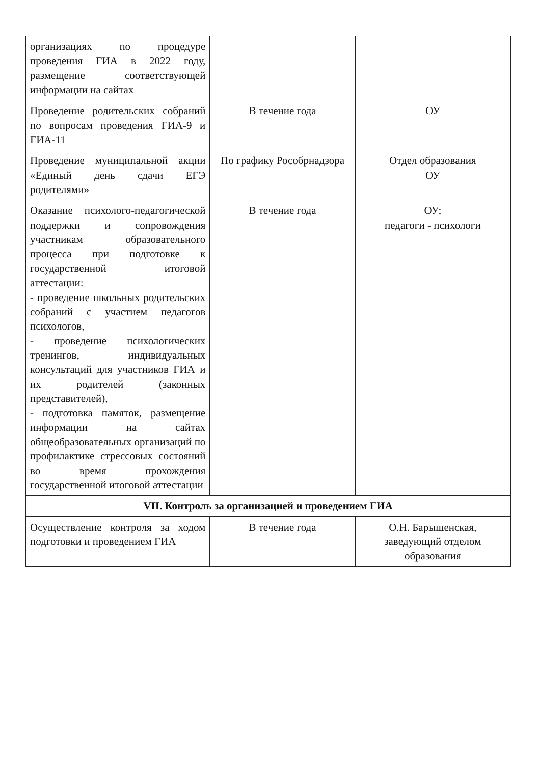| организациях по процедуре проведения ГИА в 2022 году, размещение соответствующей информации на сайтах | | |
| Проведение родительских собраний по вопросам проведения ГИА-9 и ГИА-11 | В течение года | ОУ |
| Проведение муниципальной акции «Единый день сдачи ЕГЭ родителями» | По графику Рособрнадзора | Отдел образования ОУ |
| Оказание психолого-педагогической поддержки и сопровождения участникам образовательного процесса при подготовке к государственной итоговой аттестации: - проведение школьных родительских собраний с участием педагогов психологов, - проведение психологических тренингов, индивидуальных консультаций для участников ГИА и их родителей (законных представителей), - подготовка памяток, размещение информации на сайтах общеобразовательных организаций по профилактике стрессовых состояний во время прохождения государственной итоговой аттестации | В течение года | ОУ; педагоги - психологи |
| VII. Контроль за организацией и проведением ГИА | | |
| Осуществление контроля за ходом подготовки и проведением ГИА | В течение года | О.Н. Барышенская, заведующий отделом образования |